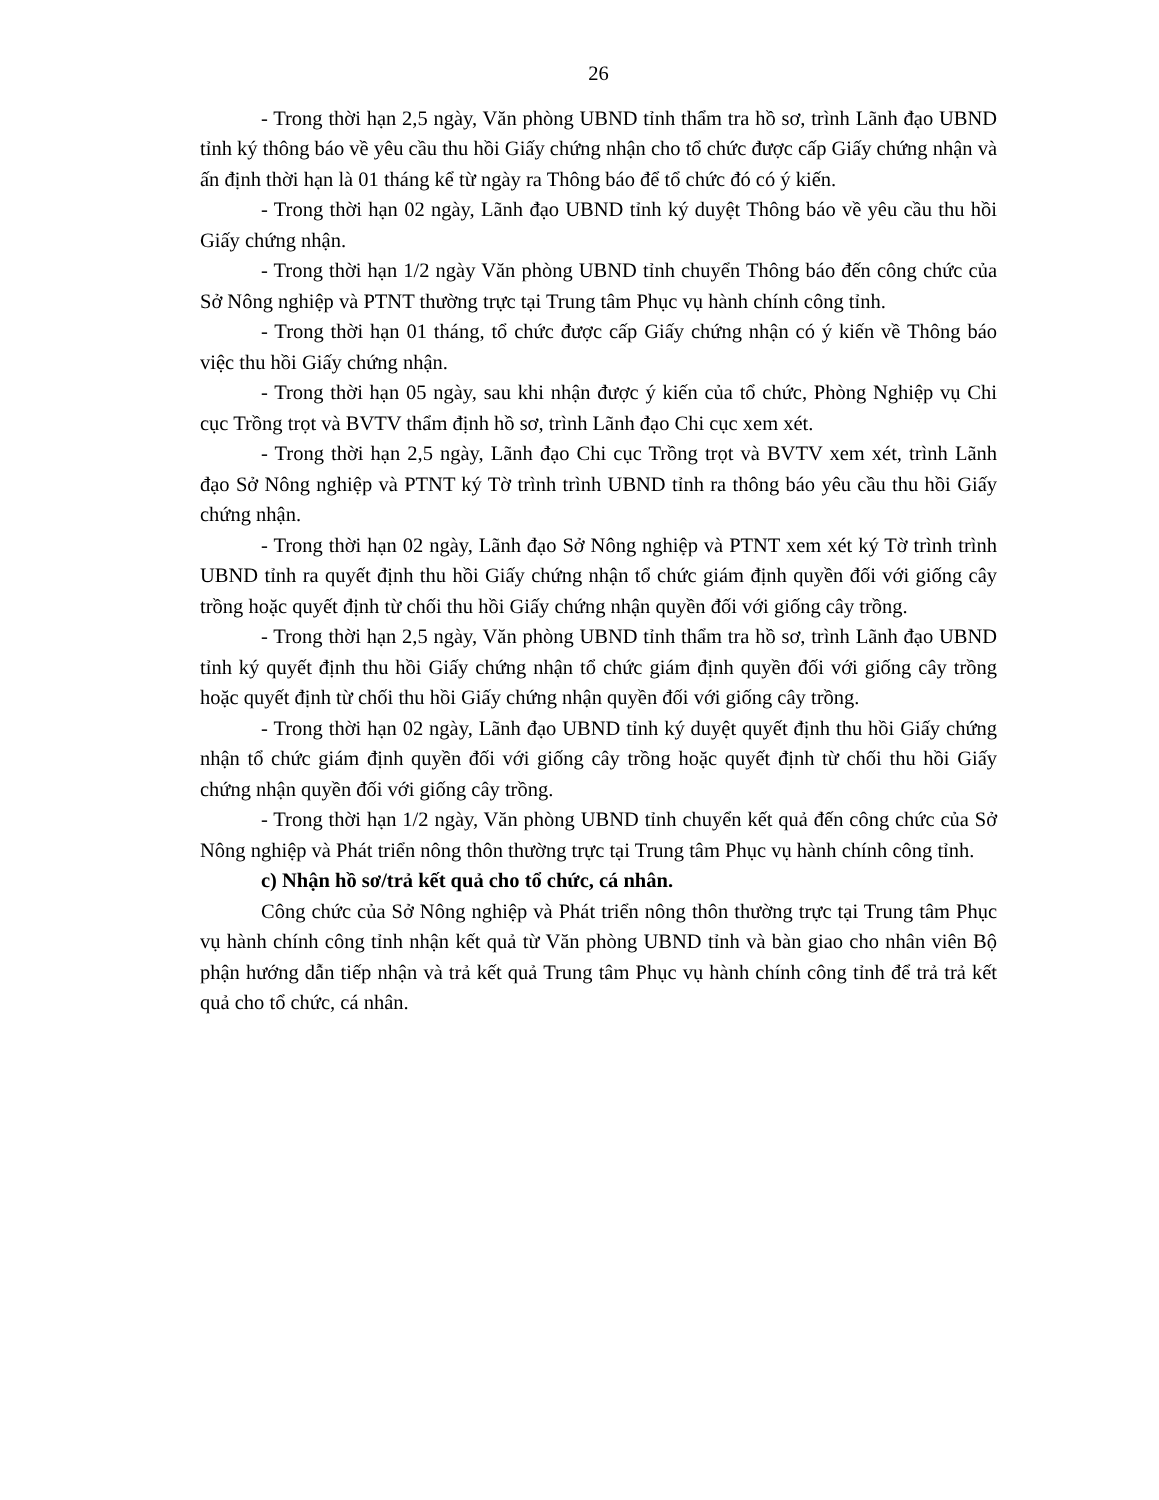26
- Trong thời hạn 2,5 ngày, Văn phòng UBND tỉnh thẩm tra hồ sơ, trình Lãnh đạo UBND tỉnh ký thông báo về yêu cầu thu hồi Giấy chứng nhận cho tổ chức được cấp Giấy chứng nhận và ấn định thời hạn là 01 tháng kể từ ngày ra Thông báo để tổ chức đó có ý kiến.
- Trong thời hạn 02 ngày, Lãnh đạo UBND tỉnh ký duyệt Thông báo về yêu cầu thu hồi Giấy chứng nhận.
- Trong thời hạn 1/2 ngày Văn phòng UBND tỉnh chuyển Thông báo đến công chức của Sở Nông nghiệp và PTNT thường trực tại Trung tâm Phục vụ hành chính công tỉnh.
- Trong thời hạn 01 tháng, tổ chức được cấp Giấy chứng nhận có ý kiến về Thông báo việc thu hồi Giấy chứng nhận.
- Trong thời hạn 05 ngày, sau khi nhận được ý kiến của tổ chức, Phòng Nghiệp vụ Chi cục Trồng trọt và BVTV thẩm định hồ sơ, trình Lãnh đạo Chi cục xem xét.
- Trong thời hạn 2,5 ngày, Lãnh đạo Chi cục Trồng trọt và BVTV xem xét, trình Lãnh đạo Sở Nông nghiệp và PTNT ký Tờ trình trình UBND tỉnh ra thông báo yêu cầu thu hồi Giấy chứng nhận.
- Trong thời hạn 02 ngày, Lãnh đạo Sở Nông nghiệp và PTNT xem xét ký Tờ trình trình UBND tỉnh ra quyết định thu hồi Giấy chứng nhận tổ chức giám định quyền đối với giống cây trồng hoặc quyết định từ chối thu hồi Giấy chứng nhận quyền đối với giống cây trồng.
- Trong thời hạn 2,5 ngày, Văn phòng UBND tỉnh thẩm tra hồ sơ, trình Lãnh đạo UBND tỉnh ký quyết định thu hồi Giấy chứng nhận tổ chức giám định quyền đối với giống cây trồng hoặc quyết định từ chối thu hồi Giấy chứng nhận quyền đối với giống cây trồng.
- Trong thời hạn 02 ngày, Lãnh đạo UBND tỉnh ký duyệt quyết định thu hồi Giấy chứng nhận tổ chức giám định quyền đối với giống cây trồng hoặc quyết định từ chối thu hồi Giấy chứng nhận quyền đối với giống cây trồng.
- Trong thời hạn 1/2 ngày, Văn phòng UBND tỉnh chuyển kết quả đến công chức của Sở Nông nghiệp và Phát triển nông thôn thường trực tại Trung tâm Phục vụ hành chính công tỉnh.
c) Nhận hồ sơ/trả kết quả cho tổ chức, cá nhân.
Công chức của Sở Nông nghiệp và Phát triển nông thôn thường trực tại Trung tâm Phục vụ hành chính công tỉnh nhận kết quả từ Văn phòng UBND tỉnh và bàn giao cho nhân viên Bộ phận hướng dẫn tiếp nhận và trả kết quả Trung tâm Phục vụ hành chính công tỉnh để trả trả kết quả cho tổ chức, cá nhân.